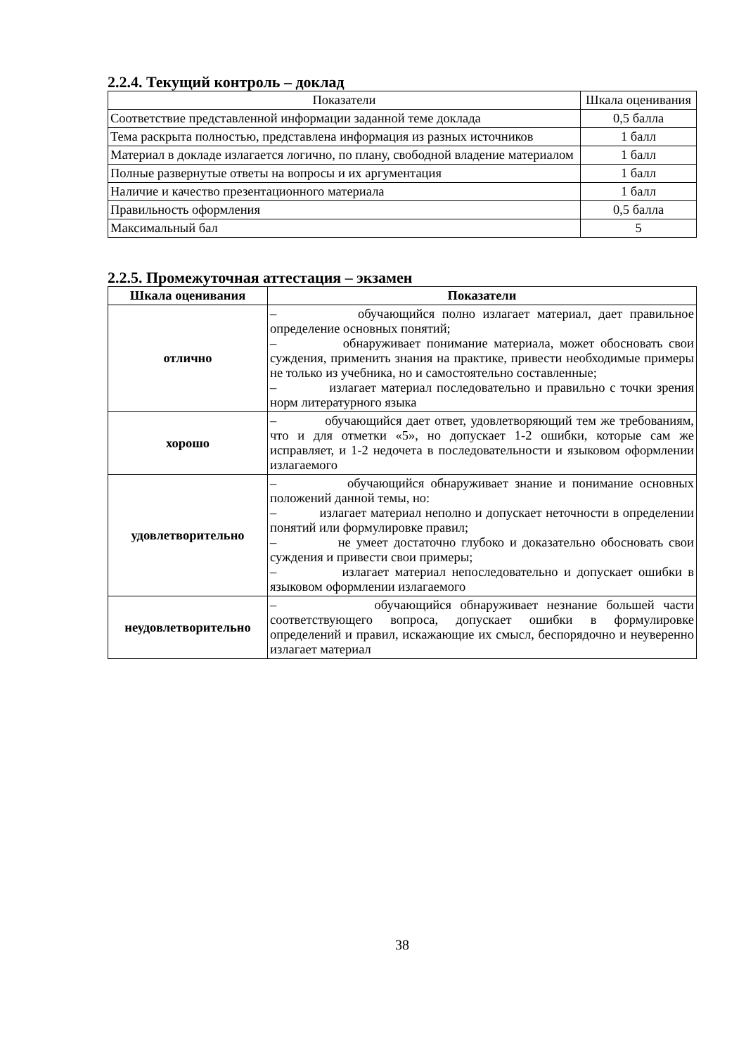2.2.4. Текущий контроль – доклад
| Показатели | Шкала оценивания |
| Соответствие представленной информации заданной теме доклада | 0,5 балла |
| Тема раскрыта полностью, представлена информация из разных источников | 1 балл |
| Материал в докладе излагается логично, по плану, свободной владение материалом | 1 балл |
| Полные развернутые ответы на вопросы и их аргументация | 1 балл |
| Наличие и качество презентационного материала | 1 балл |
| Правильность оформления | 0,5 балла |
| Максимальный бал | 5 |
2.2.5. Промежуточная аттестация – экзамен
| Шкала оценивания | Показатели |
| --- | --- |
| отлично | – обучающийся полно излагает материал, дает правильное определение основных понятий; – обнаруживает понимание материала, может обосновать свои суждения, применить знания на практике, привести необходимые примеры не только из учебника, но и самостоятельно составленные; – излагает материал последовательно и правильно с точки зрения норм литературного языка |
| хорошо | – обучающийся дает ответ, удовлетворяющий тем же требованиям, что и для отметки «5», но допускает 1-2 ошибки, которые сам же исправляет, и 1-2 недочета в последовательности и языковом оформлении излагаемого |
| удовлетворительно | – обучающийся обнаруживает знание и понимание основных положений данной темы, но: – излагает материал неполно и допускает неточности в определении понятий или формулировке правил; – не умеет достаточно глубоко и доказательно обосновать свои суждения и привести свои примеры; – излагает материал непоследовательно и допускает ошибки в языковом оформлении излагаемого |
| неудовлетворительно | – обучающийся обнаруживает незнание большей части соответствующего вопроса, допускает ошибки в формулировке определений и правил, искажающие их смысл, беспорядочно и неуверенно излагает материал |
38